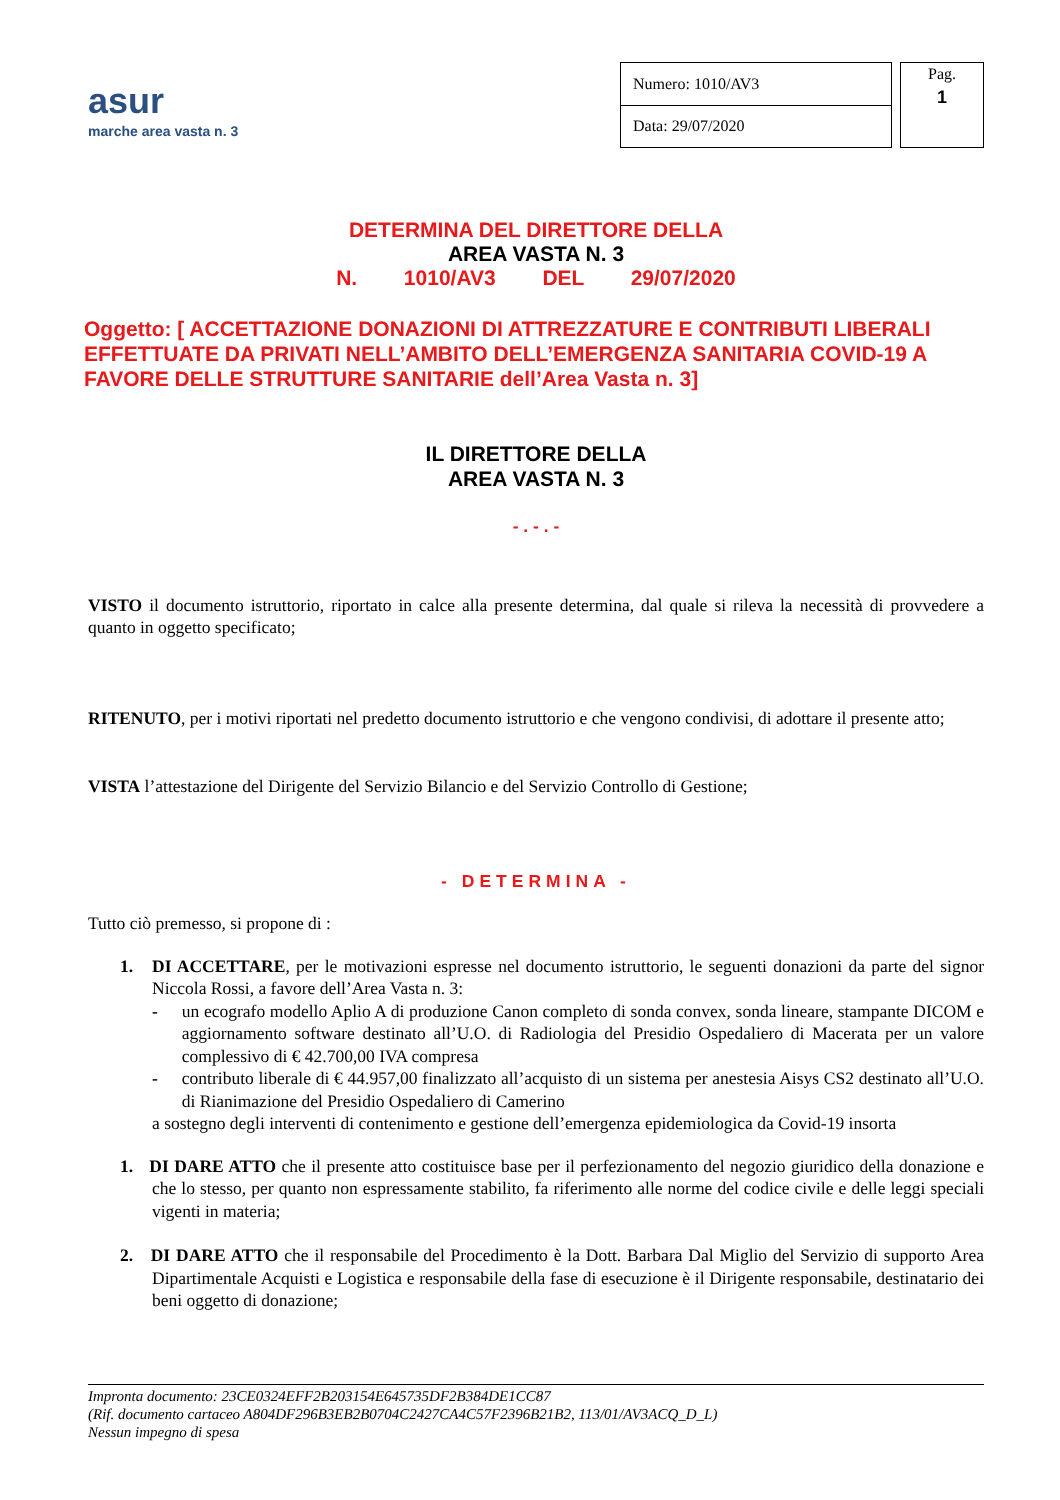asur
marche area vasta n. 3
| Numero: 1010/AV3 |
| Data: 29/07/2020 |
Pag.
1
DETERMINA DEL DIRETTORE DELLA
AREA VASTA N. 3
N. 1010/AV3 DEL 29/07/2020
Oggetto: [ ACCETTAZIONE DONAZIONI DI ATTREZZATURE E CONTRIBUTI LIBERALI EFFETTUATE DA PRIVATI NELL’AMBITO DELL’EMERGENZA SANITARIA COVID-19 A FAVORE DELLE STRUTTURE SANITARIE dell’Area Vasta n. 3]
IL DIRETTORE DELLA
AREA VASTA N. 3
- . - . -
VISTO il documento istruttorio, riportato in calce alla presente determina, dal quale si rileva la necessità di provvedere a quanto in oggetto specificato;
RITENUTO, per i motivi riportati nel predetto documento istruttorio e che vengono condivisi, di adottare il presente atto;
VISTA l’attestazione del Dirigente del Servizio Bilancio e del Servizio Controllo di Gestione;
- DETERMINA -
Tutto ciò premesso, si propone di :
1. DI ACCETTARE, per le motivazioni espresse nel documento istruttorio, le seguenti donazioni da parte del signor Niccola Rossi, a favore dell’Area Vasta n. 3:
- un ecografo modello Aplio A di produzione Canon completo di sonda convex, sonda lineare, stampante DICOM e aggiornamento software destinato all’U.O. di Radiologia del Presidio Ospedaliero di Macerata per un valore complessivo di € 42.700,00 IVA compresa
- contributo liberale di € 44.957,00 finalizzato all’acquisto di un sistema per anestesia Aisys CS2 destinato all’U.O. di Rianimazione del Presidio Ospedaliero di Camerino
a sostegno degli interventi di contenimento e gestione dell’emergenza epidemiologica da Covid-19 insorta
1. DI DARE ATTO che il presente atto costituisce base per il perfezionamento del negozio giuridico della donazione e che lo stesso, per quanto non espressamente stabilito, fa riferimento alle norme del codice civile e delle leggi speciali vigenti in materia;
2. DI DARE ATTO che il responsabile del Procedimento è la Dott. Barbara Dal Miglio del Servizio di supporto Area Dipartimentale Acquisti e Logistica e responsabile della fase di esecuzione è il Dirigente responsabile, destinatario dei beni oggetto di donazione;
Impronta documento: 23CE0324EFF2B203154E645735DF2B384DE1CC87
(Rif. documento cartaceo A804DF296B3EB2B0704C2427CA4C57F2396B21B2, 113/01/AV3ACQ_D_L)
Nessun impegno di spesa